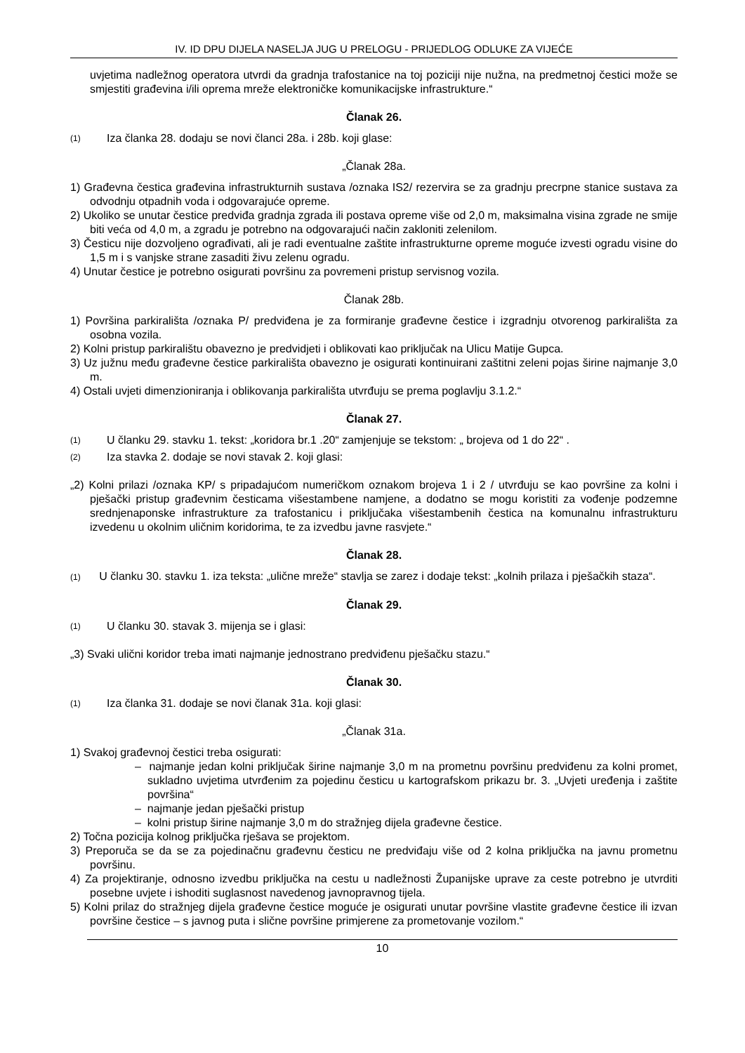IV. ID DPU DIJELA NASELJA JUG U PRELOGU - PRIJEDLOG ODLUKE ZA VIJEĆE
uvjetima nadležnog operatora utvrdi da gradnja trafostanice na toj poziciji nije nužna, na predmetnoj čestici može se smjestiti građevina i/ili oprema mreže elektroničke komunikacijske infrastrukture.“
Članak 26.
(1) Iza članka 28. dodaju se novi članci 28a. i 28b. koji glase:
„Članak 28a.
1) Građevna čestica građevina infrastrukturnih sustava /oznaka IS2/ rezervira se za gradnju precrpne stanice sustava za odvodnju otpadnih voda i odgovarajuće opreme.
2) Ukoliko se unutar čestice predviđa gradnja zgrada ili postava opreme više od 2,0 m, maksimalna visina zgrade ne smije biti veća od 4,0 m, a zgradu je potrebno na odgovarajući način zakloniti zelenilom.
3) Česticu nije dozvoljeno ograđivati, ali je radi eventualne zaštite infrastrukturne opreme moguće izvesti ogradu visine do 1,5 m i s vanjske strane zasaditi živu zelenu ogradu.
4) Unutar čestice je potrebno osigurati površinu za povremeni pristup servisnog vozila.
Članak 28b.
1) Površina parkirališta /oznaka P/ predviđena je za formiranje građevne čestice i izgradnju otvorenog parkirališta za osobna vozila.
2) Kolni pristup parkiralištu obavezno je predvidjeti i oblikovati kao priključak na Ulicu Matije Gupca.
3) Uz južnu među građevne čestice parkirališta obavezno je osigurati kontinuirani zaštitni zeleni pojas širine najmanje 3,0 m.
4) Ostali uvjeti dimenzioniranja i oblikovanja parkirališta utvrđuju se prema poglavlju 3.1.2.“
Članak 27.
(1) U članku 29. stavku 1. tekst: „koridora br.1 .20“ zamjenjuje se tekstom: „ brojeva od 1 do 22“ .
(2) Iza stavka 2. dodaje se novi stavak 2. koji glasi:
„2) Kolni prilazi /oznaka KP/ s pripadajućom numeričkom oznakom brojeva 1 i 2 / utvrđuju se kao površine za kolni i pješački pristup građevnim česticama višestambene namjene, a dodatno se mogu koristiti za vođenje podzemne srednjenaponske infrastrukture za trafostanicu i priključaka višestambenih čestica na komunalnu infrastrukturu izvedenu u okolnim uličnim koridorima, te za izvedbu javne rasvjete.“
Članak 28.
(1) U članku 30. stavku 1. iza teksta: „ulične mreže“ stavlja se zarez i dodaje tekst: „kolnih prilaza i pješačkih staza“.
Članak 29.
(1) U članku 30. stavak 3. mijenja se i glasi:
„3) Svaki ulični koridor treba imati najmanje jednostrano predviđenu pješačku stazu.“
Članak 30.
(1) Iza članka 31. dodaje se novi članak 31a. koji glasi:
„Članak 31a.
1) Svakoj građevnoj čestici treba osigurati:
– najmanje jedan kolni priključak širine najmanje 3,0 m na prometnu površinu predviđenu za kolni promet, sukladno uvjetima utvrđenim za pojedinu česticu u kartografskom prikazu br. 3. „Uvjeti uređenja i zaštite površina“
– najmanje jedan pješački pristup
– kolni pristup širine najmanje 3,0 m do stražnjeg dijela građevne čestice.
2) Točna pozicija kolnog priključka rješava se projektom.
3) Preporuča se da se za pojedinačnu građevnu česticu ne predviđaju više od 2 kolna priključka na javnu prometnu površinu.
4) Za projektiranje, odnosno izvedbu priključka na cestu u nadležnosti Županijske uprave za ceste potrebno je utvrditi posebne uvjete i ishoditi suglasnost navedenog javnopravnog tijela.
5) Kolni prilaz do stražnjeg dijela građevne čestice moguće je osigurati unutar površine vlastite građevne čestice ili izvan površine čestice – s javnog puta i slične površine primjerene za prometovanje vozilom.“
10